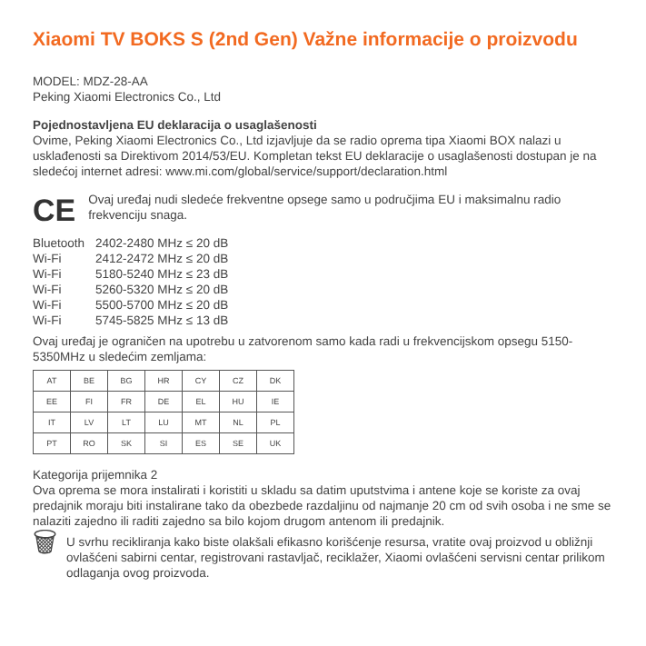Xiaomi TV BOKS S (2nd Gen) Važne informacije o proizvodu
MODEL: MDZ-28-AA
Peking Xiaomi Electronics Co., Ltd
Pojednostavljena EU deklaracija o usaglašenosti
Ovime, Peking Xiaomi Electronics Co., Ltd izjavljuje da se radio oprema tipa Xiaomi BOX nalazi u usklađenosti sa Direktivom 2014/53/EU. Kompletan tekst EU deklaracije o usaglašenosti dostupan je na sledećoj internet adresi: www.mi.com/global/service/support/declaration.html
CE
Ovaj uređaj nudi sledeće frekventne opsege samo u područjima EU i maksimalnu radio frekvenciju snaga.
| Bluetooth | 2402-2480 MHz ≤ 20 dB |
| Wi-Fi | 2412-2472 MHz ≤ 20 dB |
| Wi-Fi | 5180-5240 MHz ≤ 23 dB |
| Wi-Fi | 5260-5320 MHz ≤ 20 dB |
| Wi-Fi | 5500-5700 MHz ≤ 20 dB |
| Wi-Fi | 5745-5825 MHz ≤ 13 dB |
Ovaj uređaj je ograničen na upotrebu u zatvorenom samo kada radi u frekvencijskom opsegu 5150-5350MHz u sledećim zemljama:
| AT | BE | BG | HR | CY | CZ | DK |
| EE | FI | FR | DE | EL | HU | IE |
| IT | LV | LT | LU | MT | NL | PL |
| PT | RO | SK | SI | ES | SE | UK |
Kategorija prijemnika 2
Ova oprema se mora instalirati i koristiti u skladu sa datim uputstvima i antene koje se koriste za ovaj predajnik moraju biti instalirane tako da obezbede razdaljinu od najmanje 20 cm od svih osoba i ne sme se nalaziti zajedno ili raditi zajedno sa bilo kojom drugom antenom ili predajnik.
🗑
U svrhu recikliranja kako biste olakšali efikasno korišćenje resursa, vratite ovaj proizvod u obližnji ovlašćeni sabirni centar, registrovani rastavljač, reciklažer, Xiaomi ovlašćeni servisni centar prilikom odlaganja ovog proizvoda.